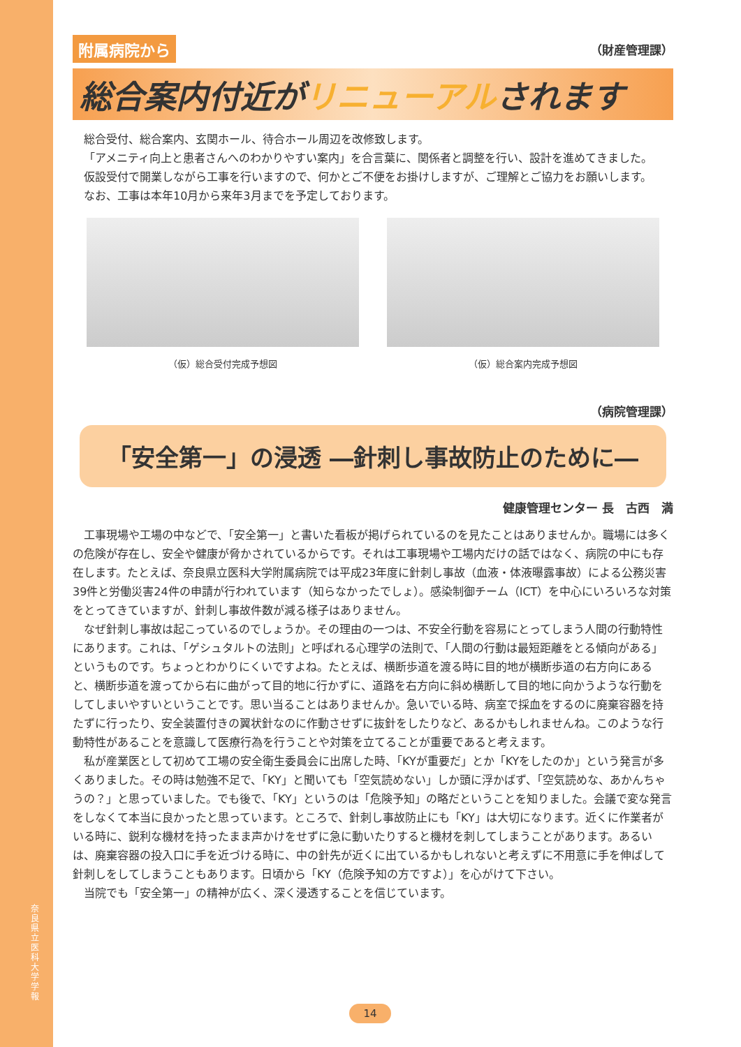奈良県立医科大学 学報
附属病院から （財産管理課）
総合案内付近がリニューアルされます
総合受付、総合案内、玄関ホール、待合ホール周辺を改修致します。
「アメニティ向上と患者さんへのわかりやすい案内」を合言葉に、関係者と調整を行い、設計を進めてきました。
仮設受付で開業しながら工事を行いますので、何かとご不便をお掛けしますが、ご理解とご協力をお願いします。
なお、工事は本年10月から来年3月までを予定しております。
（仮）総合受付完成予想図 （仮）総合案内完成予想図
（病院管理課）
「安全第一」の浸透 ―針刺し事故防止のために―
健康管理センター 長　古西　満
工事現場や工場の中などで、「安全第一」と書いた看板が掲げられているのを見たことはありませんか。職場には多くの危険が存在し、安全や健康が脅かされているからです。それは工事現場や工場内だけの話ではなく、病院の中にも存在します。たとえば、奈良県立医科大学附属病院では平成23年度に針刺し事故（血液・体液曝露事故）による公務災害39件と労働災害24件の申請が行われています（知らなかったでしょ）。感染制御チーム（ICT）を中心にいろいろな対策をとってきていますが、針刺し事故件数が減る様子はありません。
なぜ針刺し事故は起こっているのでしょうか。その理由の一つは、不安全行動を容易にとってしまう人間の行動特性にあります。これは、「ゲシュタルトの法則」と呼ばれる心理学の法則で、「人間の行動は最短距離をとる傾向がある」というものです。ちょっとわかりにくいですよね。たとえば、横断歩道を渡る時に目的地が横断歩道の右方向にあると、横断歩道を渡ってから右に曲がって目的地に行かずに、道路を右方向に斜め横断して目的地に向かうような行動をしてしまいやすいということです。思い当ることはありませんか。急いでいる時、病室で採血をするのに廃棄容器を持たずに行ったり、安全装置付きの翼状針なのに作動させずに抜針をしたりなど、あるかもしれませんね。このような行動特性があることを意識して医療行為を行うことや対策を立てることが重要であると考えます。
私が産業医として初めて工場の安全衛生委員会に出席した時、「KYが重要だ」とか「KYをしたのか」という発言が多くありました。その時は勉強不足で、「KY」と聞いても「空気読めない」しか頭に浮かばず、「空気読めな、あかんちゃうの？」と思っていました。でも後で、「KY」というのは「危険予知」の略だということを知りました。会議で変な発言をしなくて本当に良かったと思っています。ところで、針刺し事故防止にも「KY」は大切になります。近くに作業者がいる時に、鋭利な機材を持ったまま声かけをせずに急に動いたりすると機材を刺してしまうことがあります。あるいは、廃棄容器の投入口に手を近づける時に、中の針先が近くに出ているかもしれないと考えずに不用意に手を伸ばして針刺しをしてしまうこともあります。日頃から「KY（危険予知の方ですよ）」を心がけて下さい。
当院でも「安全第一」の精神が広く、深く浸透することを信じています。
14